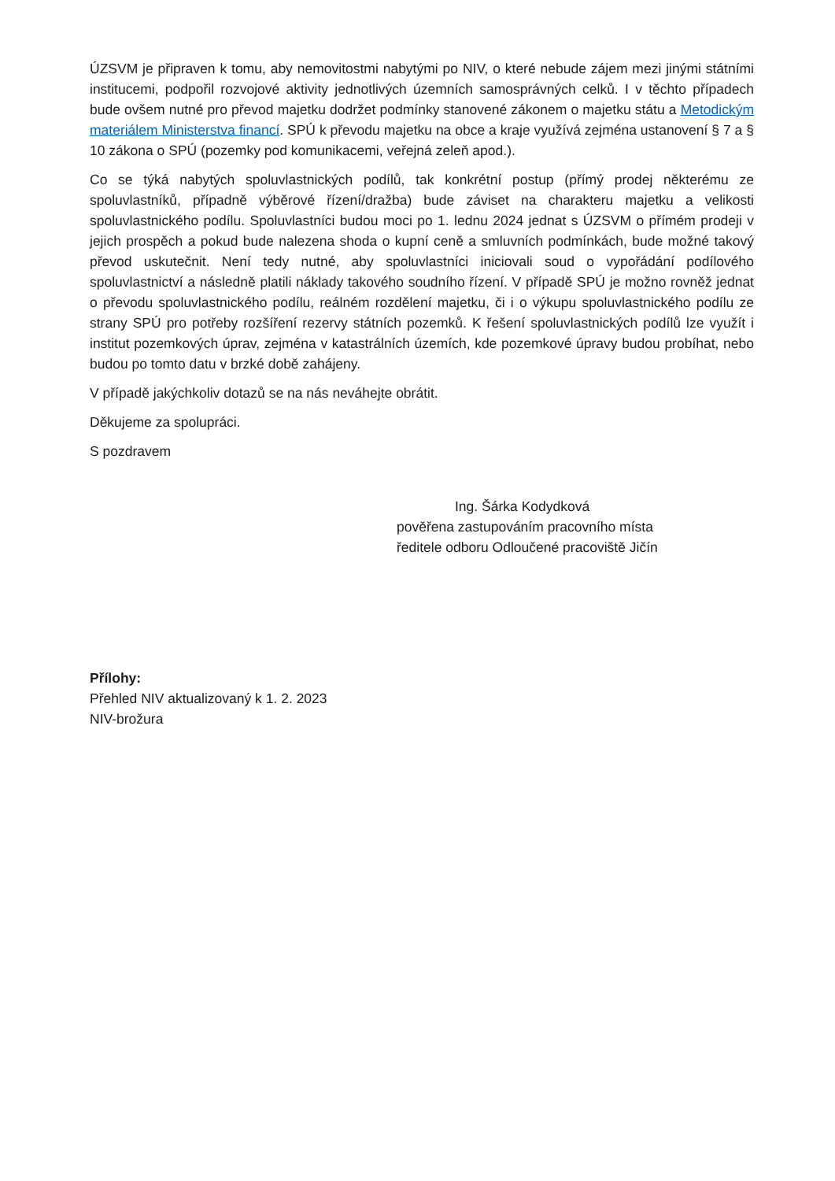ÚZSVM je připraven k tomu, aby nemovitostmi nabytými po NIV, o které nebude zájem mezi jinými státními institucemi, podpořil rozvojové aktivity jednotlivých územních samosprávných celků. I v těchto případech bude ovšem nutné pro převod majetku dodržet podmínky stanovené zákonem o majetku státu a Metodickým materiálem Ministerstva financí. SPÚ k převodu majetku na obce a kraje využívá zejména ustanovení § 7 a § 10 zákona o SPÚ (pozemky pod komunikacemi, veřejná zeleň apod.).
Co se týká nabytých spoluvlastnických podílů, tak konkrétní postup (přímý prodej některému ze spoluvlastníků, případně výběrové řízení/dražba) bude záviset na charakteru majetku a velikosti spoluvlastnického podílu. Spoluvlastníci budou moci po 1. lednu 2024 jednat s ÚZSVM o přímém prodeji v jejich prospěch a pokud bude nalezena shoda o kupní ceně a smluvních podmínkách, bude možné takový převod uskutečnit. Není tedy nutné, aby spoluvlastníci iniciovali soud o vypořádání podílového spoluvlastnictví a následně platili náklady takového soudního řízení. V případě SPÚ je možno rovněž jednat o převodu spoluvlastnického podílu, reálném rozdělení majetku, či i o výkupu spoluvlastnického podílu ze strany SPÚ pro potřeby rozšíření rezervy státních pozemků. K řešení spoluvlastnických podílů lze využít i institut pozemkových úprav, zejména v katastrálních územích, kde pozemkové úpravy budou probíhat, nebo budou po tomto datu v brzké době zahájeny.
V případě jakýchkoliv dotazů se na nás neváhejte obrátit.
Děkujeme za spolupráci.
S pozdravem
Ing. Šárka Kodydková
pověřena zastupováním pracovního místa
ředitele odboru Odloučené pracoviště Jičín
Přílohy:
Přehled NIV aktualizovaný k 1. 2. 2023
NIV-brožura